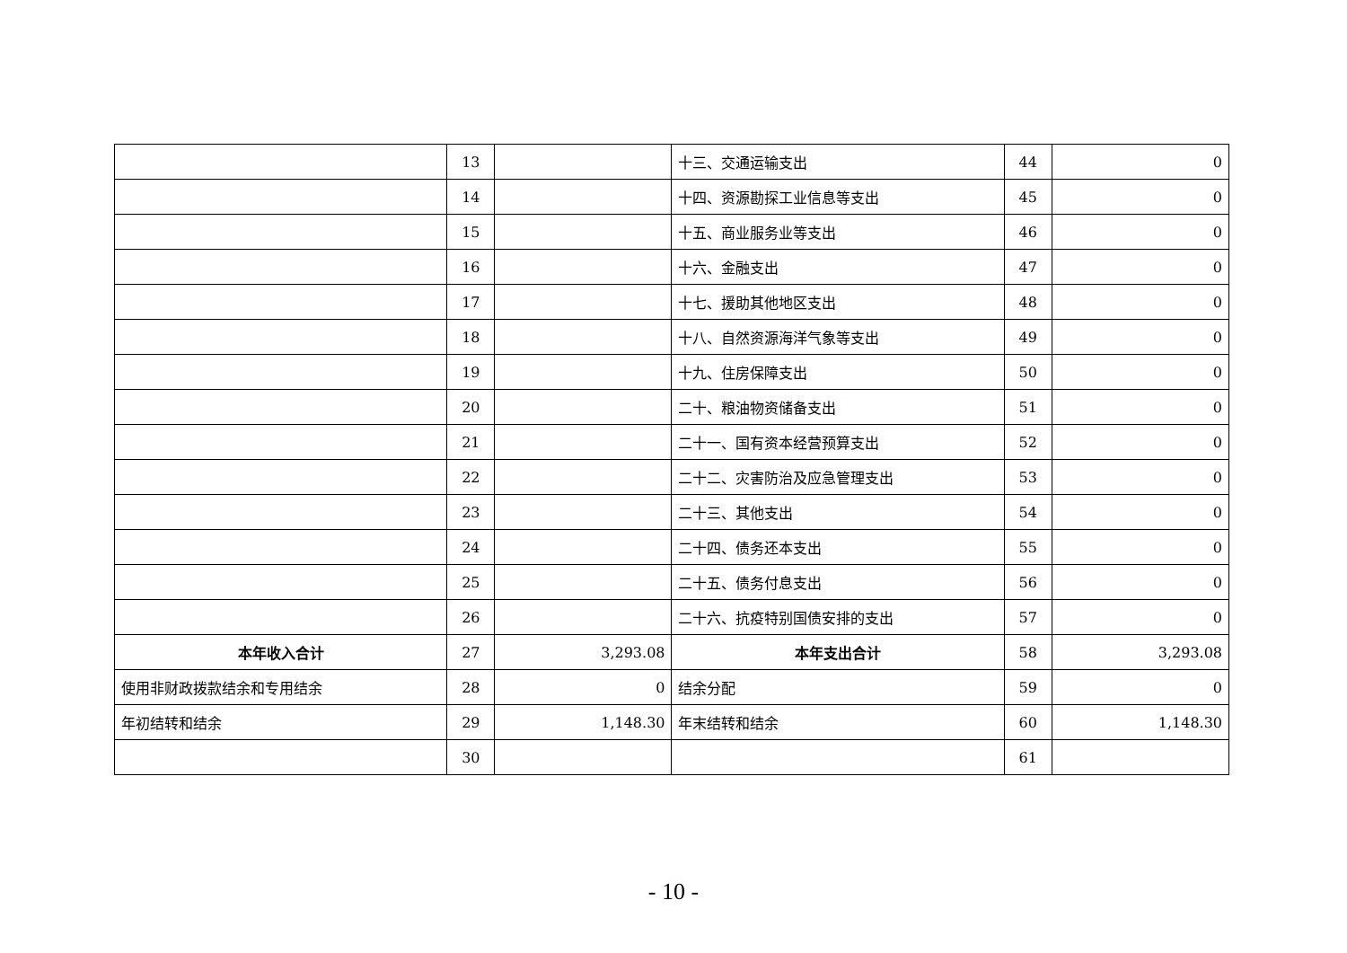| | 13 | | 十三、交通运输支出 | 44 | 0 |
| | 14 | | 十四、资源勘探工业信息等支出 | 45 | 0 |
| | 15 | | 十五、商业服务业等支出 | 46 | 0 |
| | 16 | | 十六、金融支出 | 47 | 0 |
| | 17 | | 十七、援助其他地区支出 | 48 | 0 |
| | 18 | | 十八、自然资源海洋气象等支出 | 49 | 0 |
| | 19 | | 十九、住房保障支出 | 50 | 0 |
| | 20 | | 二十、粮油物资储备支出 | 51 | 0 |
| | 21 | | 二十一、国有资本经营预算支出 | 52 | 0 |
| | 22 | | 二十二、灾害防治及应急管理支出 | 53 | 0 |
| | 23 | | 二十三、其他支出 | 54 | 0 |
| | 24 | | 二十四、债务还本支出 | 55 | 0 |
| | 25 | | 二十五、债务付息支出 | 56 | 0 |
| | 26 | | 二十六、抗疫特别国债安排的支出 | 57 | 0 |
| 本年收入合计 | 27 | 3,293.08 | 本年支出合计 | 58 | 3,293.08 |
| 使用非财政拨款结余和专用结余 | 28 | 0 | 结余分配 | 59 | 0 |
| 年初结转和结余 | 29 | 1,148.30 | 年末结转和结余 | 60 | 1,148.30 |
| | 30 | | | 61 | |
- 10 -